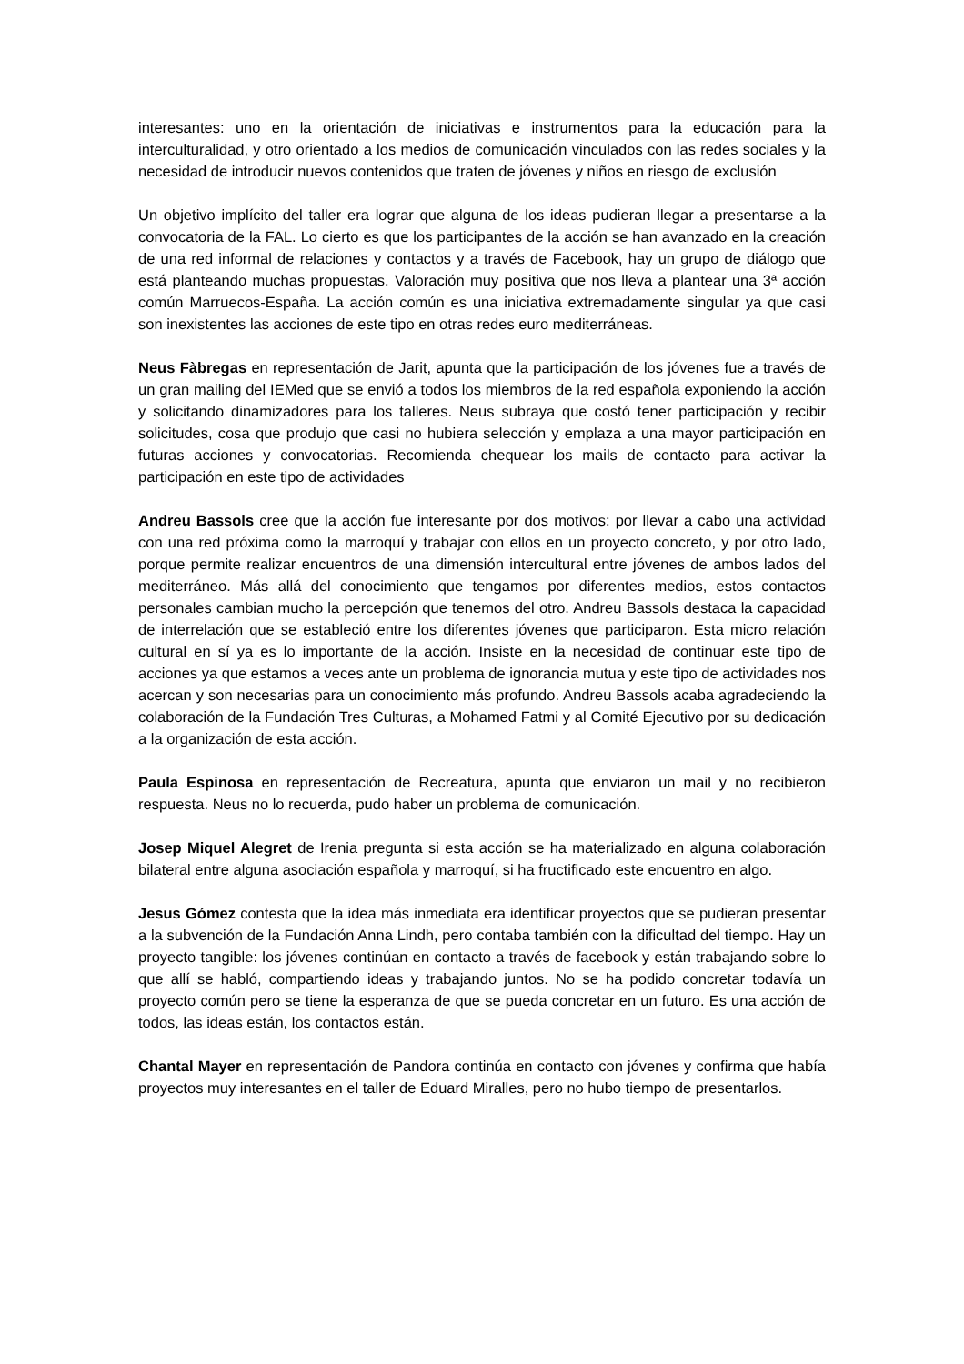interesantes: uno en la orientación de iniciativas e instrumentos para la educación para la interculturalidad, y otro orientado a los medios de comunicación vinculados con las redes sociales y la necesidad de introducir nuevos contenidos que traten de jóvenes y niños en riesgo de exclusión
Un objetivo implícito del taller era lograr que alguna de los ideas pudieran llegar a presentarse a la convocatoria de la FAL. Lo cierto es que los participantes de la acción se han avanzado en la creación de una red informal de relaciones y contactos y a través de Facebook, hay un grupo de diálogo que está planteando muchas propuestas. Valoración muy positiva que nos lleva a plantear una 3ª acción común Marruecos-España. La acción común es una iniciativa extremadamente singular ya que casi son inexistentes las acciones de este tipo en otras redes euro mediterráneas.
Neus Fàbregas en representación de Jarit, apunta que la participación de los jóvenes fue a través de un gran mailing del IEMed que se envió a todos los miembros de la red española exponiendo la acción y solicitando dinamizadores para los talleres. Neus subraya que costó tener participación y recibir solicitudes, cosa que produjo que casi no hubiera selección y emplaza a una mayor participación en futuras acciones y convocatorias. Recomienda chequear los mails de contacto para activar la participación en este tipo de actividades
Andreu Bassols cree que la acción fue interesante por dos motivos: por llevar a cabo una actividad con una red próxima como la marroquí y trabajar con ellos en un proyecto concreto, y por otro lado, porque permite realizar encuentros de una dimensión intercultural entre jóvenes de ambos lados del mediterráneo. Más allá del conocimiento que tengamos por diferentes medios, estos contactos personales cambian mucho la percepción que tenemos del otro. Andreu Bassols destaca la capacidad de interrelación que se estableció entre los diferentes jóvenes que participaron. Esta micro relación cultural en sí ya es lo importante de la acción. Insiste en la necesidad de continuar este tipo de acciones ya que estamos a veces ante un problema de ignorancia mutua y este tipo de actividades nos acercan y son necesarias para un conocimiento más profundo. Andreu Bassols acaba agradeciendo la colaboración de la Fundación Tres Culturas, a Mohamed Fatmi y al Comité Ejecutivo por su dedicación a la organización de esta acción.
Paula Espinosa en representación de Recreatura, apunta que enviaron un mail y no recibieron respuesta. Neus no lo recuerda, pudo haber un problema de comunicación.
Josep Miquel Alegret de Irenia pregunta si esta acción se ha materializado en alguna colaboración bilateral entre alguna asociación española y marroquí, si ha fructificado este encuentro en algo.
Jesus Gómez contesta que la idea más inmediata era identificar proyectos que se pudieran presentar a la subvención de la Fundación Anna Lindh, pero contaba también con la dificultad del tiempo. Hay un proyecto tangible: los jóvenes continúan en contacto a través de facebook y están trabajando sobre lo que allí se habló, compartiendo ideas y trabajando juntos. No se ha podido concretar todavía un proyecto común pero se tiene la esperanza de que se pueda concretar en un futuro. Es una acción de todos, las ideas están, los contactos están.
Chantal Mayer en representación de Pandora continúa en contacto con jóvenes y confirma que había proyectos muy interesantes en el taller de Eduard Miralles, pero no hubo tiempo de presentarlos.